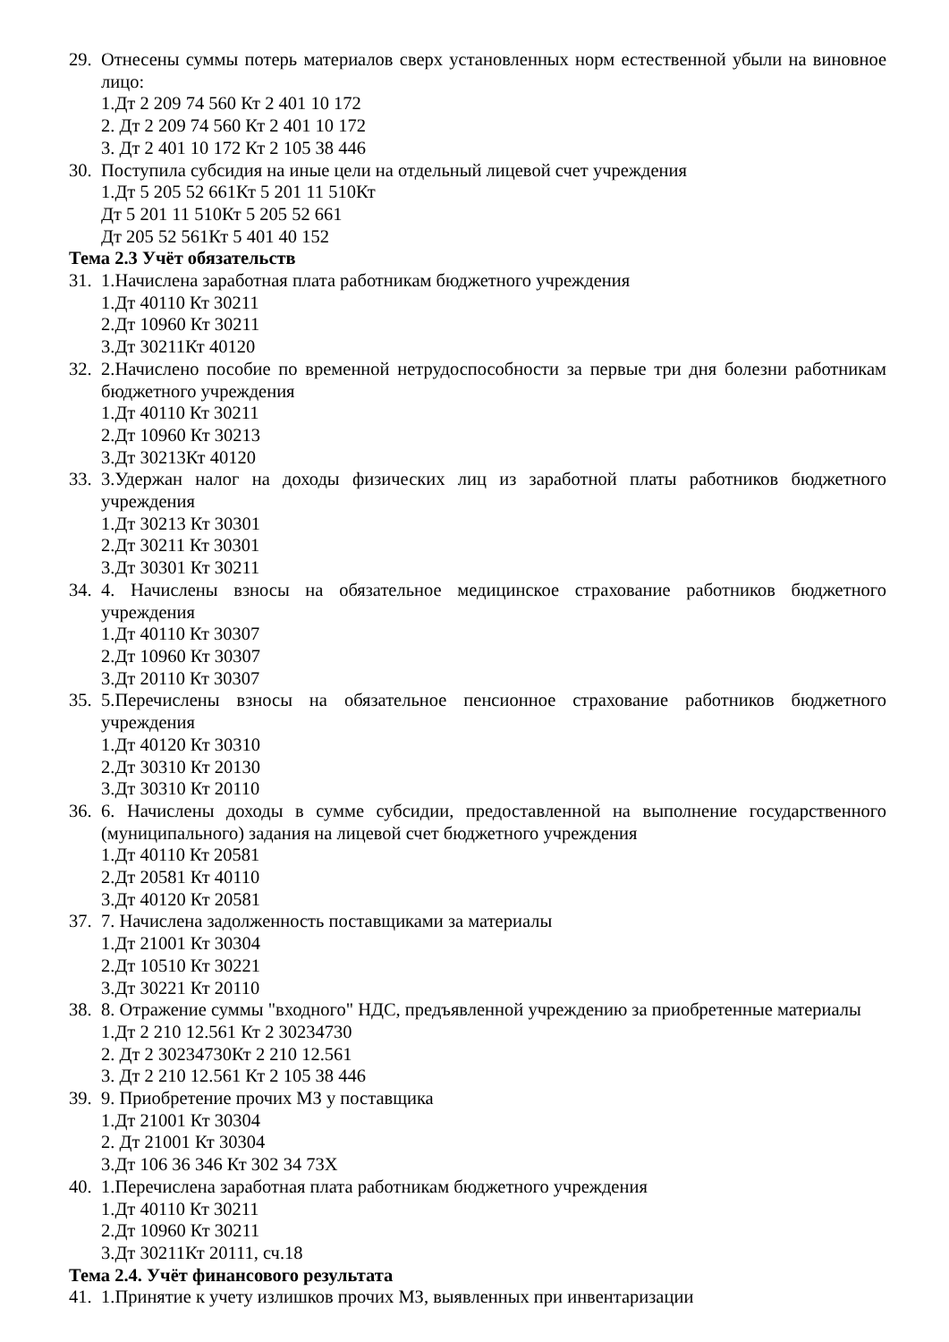29. Отнесены суммы потерь материалов сверх установленных норм естественной убыли на виновное лицо:
1.Дт 2 209 74 560 Кт 2 401 10 172
2. Дт 2 209 74 560 Кт 2 401 10 172
3. Дт 2 401 10 172 Кт 2 105 38 446
30. Поступила субсидия на иные цели на отдельный лицевой счет учреждения
1.Дт 5 205 52 661Кт 5 201 11 510Кт
Дт 5 201 11 510Кт 5 205 52 661
Дт 205 52 561Кт 5 401 40 152
Тема 2.3 Учёт обязательств
31. 1.Начислена заработная плата работникам бюджетного учреждения
1.Дт 40110 Кт 30211
2.Дт 10960 Кт 30211
3.Дт 30211Кт 40120
32. 2.Начислено пособие по временной нетрудоспособности за первые три дня болезни работникам бюджетного учреждения
1.Дт 40110 Кт 30211
2.Дт 10960 Кт 30213
3.Дт 30213Кт 40120
33. 3.Удержан налог на доходы физических лиц из заработной платы работников бюджетного учреждения
1.Дт 30213 Кт 30301
2.Дт 30211 Кт 30301
3.Дт 30301 Кт 30211
34. 4. Начислены взносы на обязательное медицинское страхование работников бюджетного учреждения
1.Дт 40110 Кт 30307
2.Дт 10960 Кт 30307
3.Дт 20110 Кт 30307
35. 5.Перечислены взносы на обязательное пенсионное страхование работников бюджетного учреждения
1.Дт 40120 Кт 30310
2.Дт 30310 Кт 20130
3.Дт 30310 Кт 20110
36. 6. Начислены доходы в сумме субсидии, предоставленной на выполнение государственного (муниципального) задания на лицевой счет бюджетного учреждения
1.Дт 40110 Кт 20581
2.Дт 20581 Кт 40110
3.Дт 40120 Кт 20581
37. 7. Начислена задолженность поставщиками за материалы
1.Дт 21001 Кт 30304
2.Дт 10510 Кт 30221
3.Дт 30221 Кт 20110
38. 8. Отражение суммы "входного" НДС, предъявленной учреждению за приобретенные материалы
1.Дт 2 210 12.561 Кт 2 30234730
2. Дт 2 30234730Кт 2 210 12.561
3. Дт 2 210 12.561 Кт 2 105 38 446
39. 9. Приобретение прочих МЗ у поставщика
1.Дт 21001 Кт 30304
2. Дт 21001 Кт 30304
3.Дт 106 36 346 Кт 302 34 73Х
40. 1.Перечислена заработная плата работникам бюджетного учреждения
1.Дт 40110 Кт 30211
2.Дт 10960 Кт 30211
3.Дт 30211Кт 20111, сч.18
Тема 2.4. Учёт финансового результата
41. 1.Принятие к учету излишков прочих МЗ, выявленных при инвентаризации